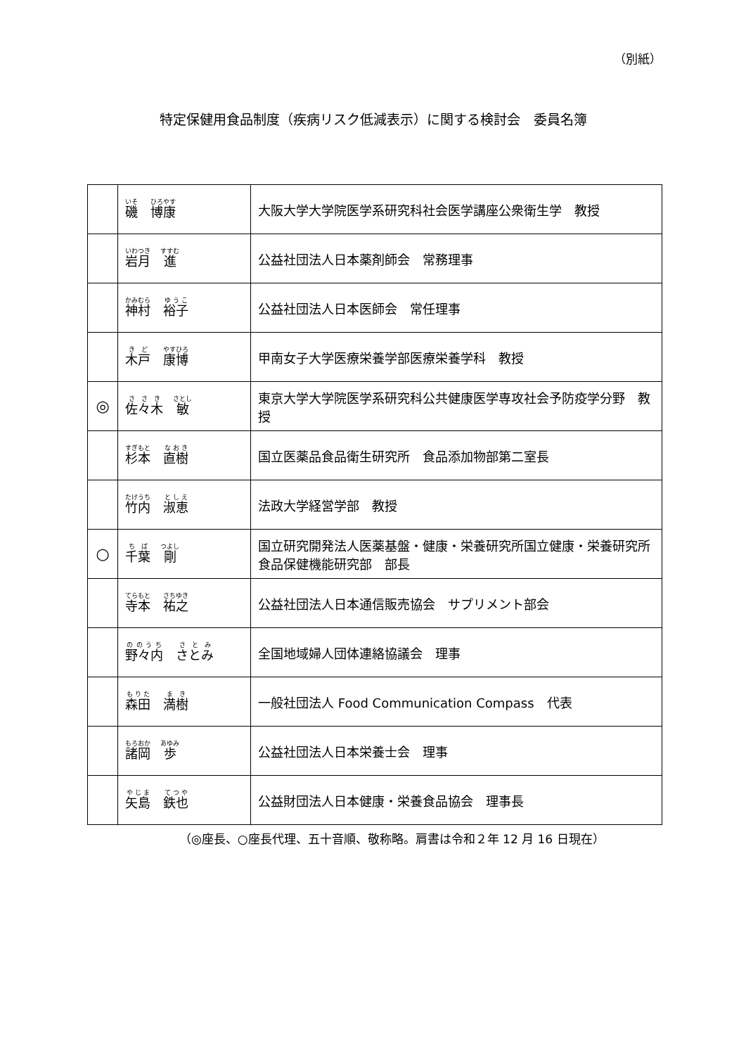（別紙）
特定保健用食品制度（疾病リスク低減表示）に関する検討会　委員名簿
| | 磯 博康 | 大阪大学大学院医学系研究科社会医学講座公衆衛生学 教授 |
| | 岩月 進 | 公益社団法人日本薬剤師会 常務理事 |
| | 神村 裕子 | 公益社団法人日本医師会 常任理事 |
| | 木戸 康博 | 甲南女子大学医療栄養学部医療栄養学科 教授 |
| ◎ | 佐々木 敏 | 東京大学大学院医学系研究科公共健康医学専攻社会予防疫学分野 教授 |
| | 杉本 直樹 | 国立医薬品食品衛生研究所 食品添加物部第二室長 |
| | 竹内 淑恵 | 法政大学経営学部 教授 |
| ○ | 千葉 剛 | 国立研究開発法人医薬基盤・健康・栄養研究所国立健康・栄養研究所食品保健機能研究部 部長 |
| | 寺本 祐之 | 公益社団法人日本通信販売協会 サプリメント部会 |
| | 野々内 さとみ | 全国地域婦人団体連絡協議会 理事 |
| | 森田 満樹 | 一般社団法人 Food Communication Compass 代表 |
| | 諸岡 歩 | 公益社団法人日本栄養士会 理事 |
| | 矢島 鉄也 | 公益財団法人日本健康・栄養食品協会 理事長 |
（◎座長、○座長代理、五十音順、敬称略。肩書は令和２年 12 月 16 日現在）